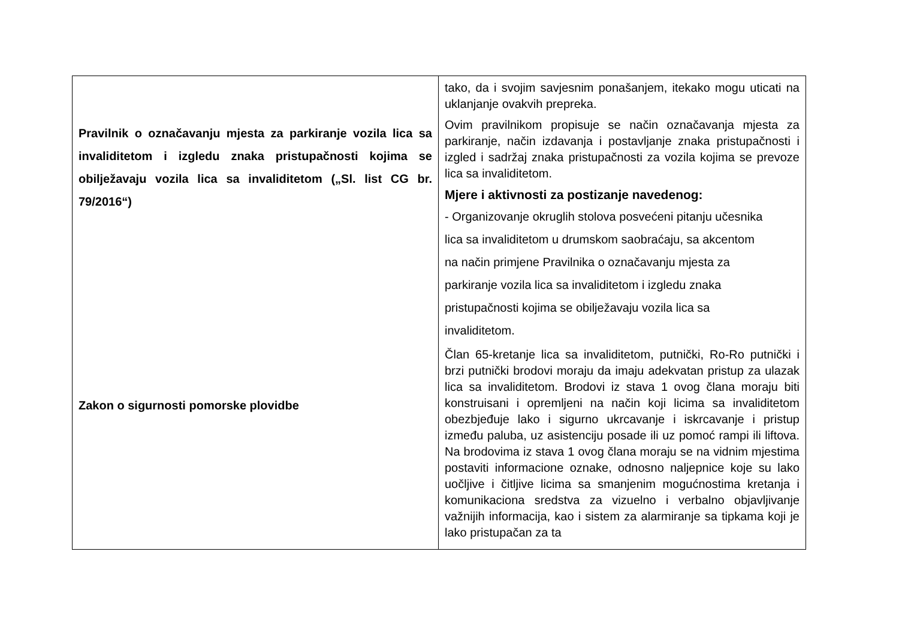| Pravilnik o označavanju mjesta za parkiranje vozila lica sa invaliditetom i izgledu znaka pristupačnosti kojima se obilježavaju vozila lica sa invaliditetom („Sl. list CG br. 79/2016“) Zakon o sigurnosti pomorske plovidbe | tako, da i svojim savjesnim ponašanjem, itekako mogu uticati na uklanjanje ovakvih prepreka. Ovim pravilnikom propisuje se način označavanja mjesta za parkiranje, način izdavanja i postavljanje znaka pristupačnosti i izgled i sadržaj znaka pristupačnosti za vozila kojima se prevoze lica sa invaliditetom. Mjere i aktivnosti za postizanje navedenog: - Organizovanje okruglih stolova posvećeni pitanju učesnika lica sa invaliditetom u drumskom saobraćaju, sa akcentom na način primjene Pravilnika o označavanju mjesta za parkiranje vozila lica sa invaliditetom i izgledu znaka pristupačnosti kojima se obilježavaju vozila lica sa invaliditetom. Član 65-kretanje lica sa invaliditetom, putnički, Ro-Ro putnički i brzi putnički brodovi moraju da imaju adekvatan pristup za ulazak lica sa invaliditetom. Brodovi iz stava 1 ovog člana moraju biti konstruisani i opremljeni na način koji licima sa invaliditetom obezbjeđuje lako i sigurno ukrcavanje i iskrcavanje i pristup između paluba, uz asistenciju posade ili uz pomoć rampi ili liftova. Na brodovima iz stava 1 ovog člana moraju se na vidnim mjestima postaviti informacione oznake, odnosno naljepnice koje su lako uočljive i čitljive licima sa smanjenim mogućnostima kretanja i komunikaciona sredstva za vizuelno i verbalno objavljivanje važnijih informacija, kao i sistem za alarmiranje sa tipkama koji je lako pristupačan za ta |